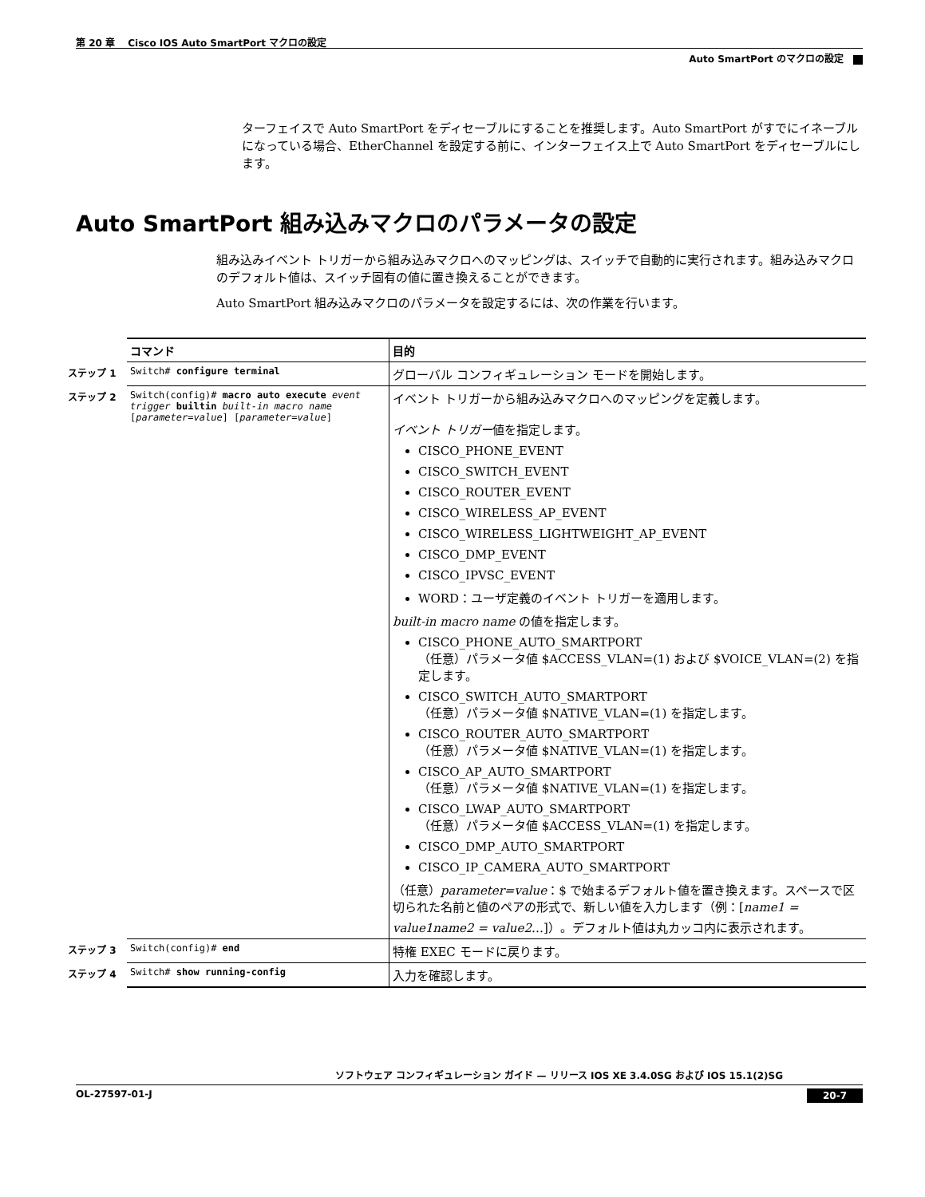第 20 章　 Cisco IOS Auto SmartPort マクロの設定
Auto SmartPort のマクロの設定
ターフェイスで Auto SmartPort をディセーブルにすることを推奨します。Auto SmartPort がすでにイネーブルになっている場合、EtherChannel を設定する前に、インターフェイス上で Auto SmartPort をディセーブルにします。
Auto SmartPort 組み込みマクロのパラメータの設定
組み込みイベント トリガーから組み込みマクロへのマッピングは、スイッチで自動的に実行されます。組み込みマクロのデフォルト値は、スイッチ固有の値に置き換えることができます。
Auto SmartPort 組み込みマクロのパラメータを設定するには、次の作業を行います。
| | コマンド | 目的 |
| ステップ 1 | Switch# configure terminal | グローバル コンフィギュレーション モードを開始します。 |
| ステップ 2 | Switch(config)# macro auto execute event trigger builtin built-in macro name [ parameter=value ] [ parameter=value ] | イベント トリガーから組み込みマクロへのマッピングを定義します。 イベント トリガー 値を指定します。 CISCO_PHONE_EVENT CISCO_SWITCH_EVENT CISCO_ROUTER_EVENT CISCO_WIRELESS_AP_EVENT CISCO_WIRELESS_LIGHTWEIGHT_AP_EVENT CISCO_DMP_EVENT CISCO_IPVSC_EVENT WORD：ユーザ定義のイベント トリガーを適用します。 built-in macro name の値を指定します。 CISCO_PHONE_AUTO_SMARTPORT （任意）パラメータ値 $ACCESS_VLAN=(1) および $VOICE_VLAN=(2) を指定します。 CISCO_SWITCH_AUTO_SMARTPORT （任意）パラメータ値 $NATIVE_VLAN=(1) を指定します。 CISCO_ROUTER_AUTO_SMARTPORT （任意）パラメータ値 $NATIVE_VLAN=(1) を指定します。 CISCO_AP_AUTO_SMARTPORT （任意）パラメータ値 $NATIVE_VLAN=(1) を指定します。 CISCO_LWAP_AUTO_SMARTPORT （任意）パラメータ値 $ACCESS_VLAN=(1) を指定します。 CISCO_DMP_AUTO_SMARTPORT CISCO_IP_CAMERA_AUTO_SMARTPORT （任意） parameter=value ：$ で始まるデフォルト値を置き換えます。スペースで区切られた名前と値のペアの形式で、新しい値を入力します（例：[ name1 = value1name2 = value2 …]）。デフォルト値は丸カッコ内に表示されます。 |
| ステップ 3 | Switch(config)# end | 特権 EXEC モードに戻ります。 |
| ステップ 4 | Switch# show running-config | 入力を確認します。 |
ソフトウェア コンフィギュレーション ガイド — リリース IOS XE 3.4.0SG および IOS 15.1(2)SG
OL-27597-01-J 20-7